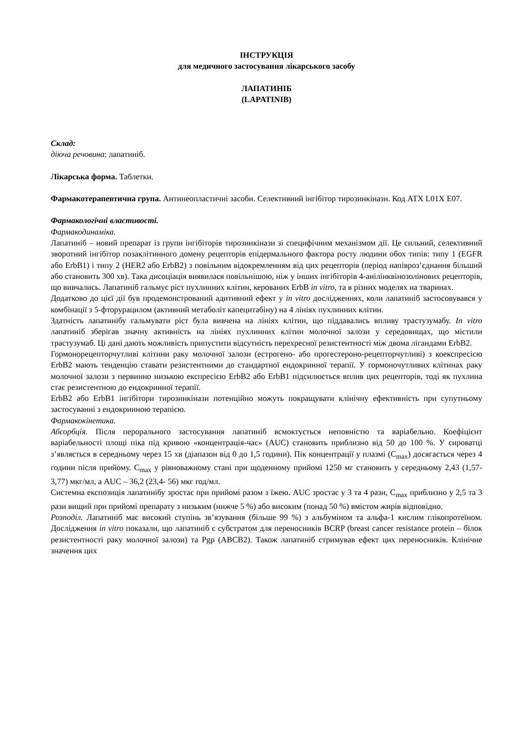ІНСТРУКЦІЯ
для медичного застосування лікарського засобу
ЛАПАТИНІБ
(LAPATINIB)
Склад:
діюча речовина: лапатиніб.
Лікарська форма. Таблетки.
Фармакотерапевтична група. Антинеопластичні засоби. Селективний інгібітор тирозинкінази. Код АТХ L01X E07.
Фармакологічні властивості.
Фармакодинаміка.
Лапатиніб – новий препарат із групи інгібіторів тирозинкінази зі специфічним механізмом дії. Це сильний, селективний зворотний інгібітор позаклітинного домену рецепторів епідермального фактора росту людини обох типів: типу 1 (EGFR або ErbB1) і типу 2 (HER2 або ErbB2) з повільним відокремленням від цих рецепторів (період напівроз’єднання більший або становить 300 хв). Така дисоціація виявилася повільнішою, ніж у інших інгібіторів 4-анілінквінозолінових рецепторів, що вивчались. Лапатиніб гальмує ріст пухлинних клітин, керованих ErbB in vitro, та в різних моделях на тваринах.
Додатково до цієї дії був продемонстрований адитивний ефект у in vitro дослідженнях, коли лапатиніб застосовувався у комбінації з 5-фторурацилом (активний метаболіт капецитабіну) на 4 лініях пухлинних клітин.
Здатність лапатинібу гальмувати ріст була вивчена на лініях клітин, що піддавались впливу трастузумабу. In vitro лапатиніб зберігав значну активність на лініях пухлинних клітин молочної залози у середовищах, що містили трастузумаб. Ці дані дають можливість припустити відсутність перехресної резистентності між двома лігандами ErbB2.
Гормонорецепторчутливі клітини раку молочної залози (естрогено- або прогестероно-рецепторчутливі) з коекспресією ErbB2 мають тенденцію ставати резистентними до стандартної ендокринної терапії. У гормоночутливих клітинах раку молочної залози з первинно низькою експресією ErbB2 або ErbB1 підсилюється вплив цих рецепторів, тоді як пухлина стає резистентною до ендокринної терапії.
ErbB2 або ErbB1 інгібітори тирозинкінази потенційно можуть покращувати клінічну ефективність при супутньому застосуванні з ендокринною терапією.
Фармакокінетика.
Абсорбція. Після перорального застосування лапатиніб всмоктується неповністю та варіабельно. Коефіцієнт варіабельності площі піка під кривою «концентрація-час» (AUC) становить приблизно від 50 до 100 %. У сироватці з’являється в середньому через 15 хв (діапазон від 0 до 1,5 години). Пік концентрації у плазмі (C<sub>max</sub>) досягається через 4 години після прийому. C<sub>max</sub> у рівноважному стані при щоденному прийомі 1250 мг становить у середньому 2,43 (1,57- 3,77) мкг/мл, а AUC – 36,2 (23,4- 56) мкг год/мл.
Системна експозиція лапатинібу зростає при прийомі разом з їжею. AUC зростає у 3 та 4 рази, C<sub>max</sub> приблизно у 2,5 та 3 рази вищий при прийомі препарату з низьким (нижче 5 %) або високим (понад 50 %) вмістом жирів відповідно.
Розподіл. Лапатиніб має високий ступінь зв’язування (більше 99 %) з альбуміном та альфа-1 кислим глікопротеїном. Дослідження in vitro показали, що лапатиніб є субстратом для переносників BCRP (breast cancer resistance protein – білок резистентності раку молочної залози) та Pgp (ABCB2). Також лапатиніб стримував ефект цих переносників. Клінічне значення цих